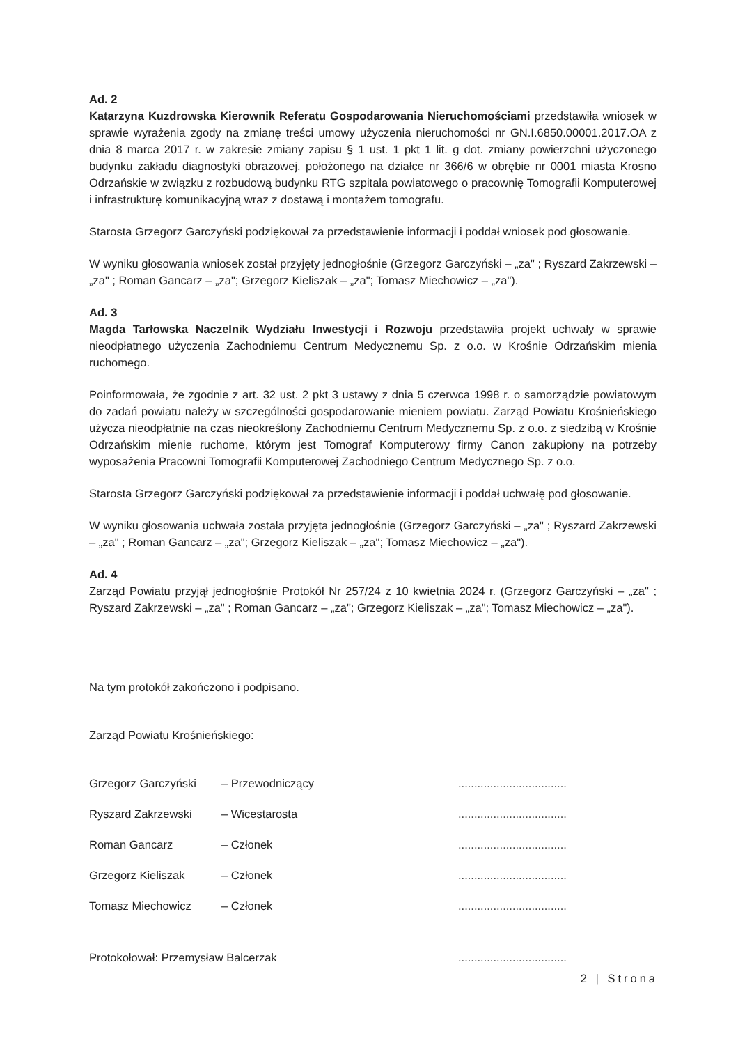Ad. 2
Katarzyna Kuzdrowska Kierownik Referatu Gospodarowania Nieruchomościami przedstawiła wniosek w sprawie wyrażenia zgody na zmianę treści umowy użyczenia nieruchomości nr GN.I.6850.00001.2017.OA z dnia 8 marca 2017 r. w zakresie zmiany zapisu § 1 ust. 1 pkt 1 lit. g dot. zmiany powierzchni użyczonego budynku zakładu diagnostyki obrazowej, położonego na działce nr 366/6 w obrębie nr 0001 miasta Krosno Odrzańskie w związku z rozbudową budynku RTG szpitala powiatowego o pracownię Tomografii Komputerowej i infrastrukturę komunikacyjną wraz z dostawą i montażem tomografu.
Starosta Grzegorz Garczyński podziękował za przedstawienie informacji i poddał wniosek pod głosowanie.
W wyniku głosowania wniosek został przyjęty jednogłośnie (Grzegorz Garczyński – „za" ; Ryszard Zakrzewski – „za" ; Roman Gancarz – „za"; Grzegorz Kieliszak – „za"; Tomasz Miechowicz – „za").
Ad. 3
Magda Tarłowska Naczelnik Wydziału Inwestycji i Rozwoju przedstawiła projekt uchwały w sprawie nieodpłatnego użyczenia Zachodniemu Centrum Medycznemu Sp. z o.o. w Krośnie Odrzańskim mienia ruchomego.
Poinformowała, że zgodnie z art. 32 ust. 2 pkt 3 ustawy z dnia 5 czerwca 1998 r. o samorządzie powiatowym do zadań powiatu należy w szczególności gospodarowanie mieniem powiatu. Zarząd Powiatu Krośnieńskiego użycza nieodpłatnie na czas nieokreślony Zachodniemu Centrum Medycznemu Sp. z o.o. z siedzibą w Krośnie Odrzańskim mienie ruchome, którym jest Tomograf Komputerowy firmy Canon zakupiony na potrzeby wyposażenia Pracowni Tomografii Komputerowej Zachodniego Centrum Medycznego Sp. z o.o.
Starosta Grzegorz Garczyński podziękował za przedstawienie informacji i poddał uchwałę pod głosowanie.
W wyniku głosowania uchwała została przyjęta jednogłośnie (Grzegorz Garczyński – „za" ; Ryszard Zakrzewski – „za" ; Roman Gancarz – „za"; Grzegorz Kieliszak – „za"; Tomasz Miechowicz – „za").
Ad. 4
Zarząd Powiatu przyjął jednogłośnie Protokół Nr 257/24 z 10 kwietnia 2024 r. (Grzegorz Garczyński – „za" ; Ryszard Zakrzewski – „za" ; Roman Gancarz – „za"; Grzegorz Kieliszak – „za"; Tomasz Miechowicz – „za").
Na tym protokół zakończono i podpisano.
Zarząd Powiatu Krośnieńskiego:
Grzegorz Garczyński – Przewodniczący..................................
Ryszard Zakrzewski – Wicestarosta..................................
Roman Gancarz – Członek..................................
Grzegorz Kieliszak – Członek..................................
Tomasz Miechowicz – Członek..................................
Protokołował: Przemysław Balcerzak..................................
2 | Strona